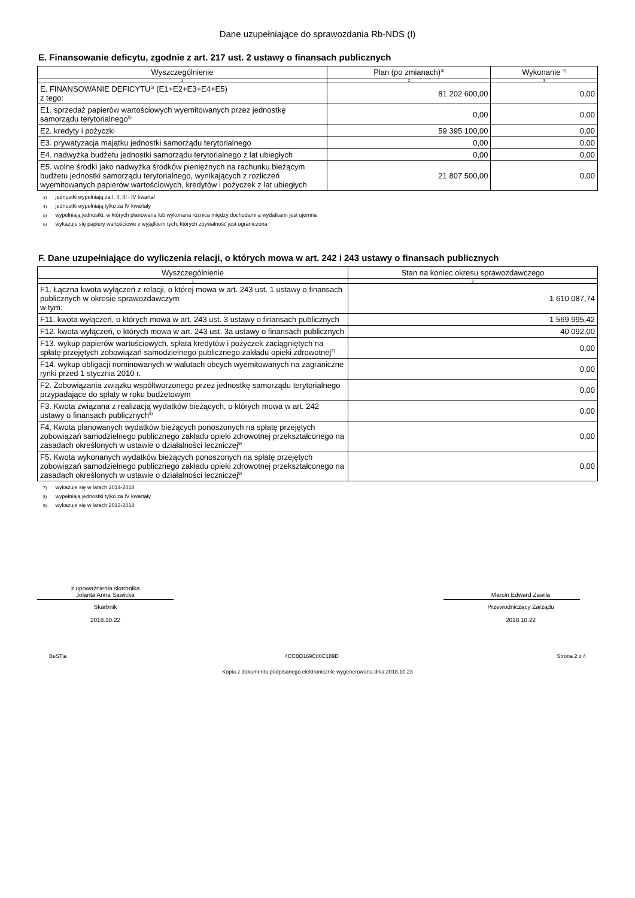Dane uzupełniające do sprawozdania Rb-NDS (I)
E. Finansowanie deficytu, zgodnie z art. 217 ust. 2 ustawy o finansach publicznych
| Wyszczególnienie | Plan (po zmianach)<sup>3)</sup> | Wykonanie <sup>4)</sup> |
| --- | --- | --- |
| 1 | 2 | 3 |
| E. FINANSOWANIE DEFICYTU<sup>5)</sup> (E1+E2+E3+E4+E5) z tego: | 81 202 600,00 | 0,00 |
| E1. sprzedaż papierów wartościowych wyemitowanych przez jednostkę samorządu terytorialnego<sup>6)</sup> | 0,00 | 0,00 |
| E2. kredyty i pożyczki | 59 395 100,00 | 0,00 |
| E3. prywatyzacja majątku jednostki samorządu terytorialnego | 0,00 | 0,00 |
| E4. nadwyżka budżetu jednostki samorządu terytorialnego z lat ubiegłych | 0,00 | 0,00 |
| E5. wolne środki jako nadwyżka środków pieniężnych na rachunku bieżącym budżetu jednostki samorządu terytorialnego, wynikających z rozliczeń wyemitowanych papierów wartościowych, kredytów i pożyczek z lat ubiegłych | 21 807 500,00 | 0,00 |
3) jednostki wypełniają za I, II, III i IV kwartał
4) jednostki wypełniają tylko za IV kwartały
5) wypełniają jednostki, w których planowana lub wykonana różnica między dochodami a wydatkami jest ujemna
6) wykazuje się papiery wartościowe z wyjątkiem tych, których zbywalność jest ograniczona
F. Dane uzupełniające do wyliczenia relacji, o których mowa w art. 242 i 243 ustawy o finansach publicznych
| Wyszczególnienie | Stan na koniec okresu sprawozdawczego |
| --- | --- |
| 1 | 2 |
| F1. Łączna kwota wyłączeń z relacji, o której mowa w art. 243 ust. 1 ustawy o finansach publicznych w okresie sprawozdawczym w tym: | 1 610 087,74 |
| F11. kwota wyłączeń, o których mowa w art. 243 ust. 3 ustawy o finansach publicznych | 1 569 995,42 |
| F12. kwota wyłączeń, o których mowa w art. 243 ust. 3a ustawy o finansach publicznych | 40 092,00 |
| F13. wykup papierów wartościowych, spłata kredytów i pożyczek zaciągniętych na spłatę przejętych zobowiązań samodzielnego publicznego zakładu opieki zdrowotnej<sup>7)</sup> | 0,00 |
| F14. wykup obligacji nominowanych w walutach obcych wyemitowanych na zagraniczne rynki przed 1 stycznia 2010 r. | 0,00 |
| F2. Zobowiązania związku współtworzonego przez jednostkę samorządu terytorialnego przypadające do spłaty w roku budżetowym | 0,00 |
| F3. Kwota związana z realizacją wydatków bieżących, o których mowa w art. 242 ustawy o finansach publicznych<sup>8)</sup> | 0,00 |
| F4. Kwota planowanych wydatków bieżących ponoszonych na spłatę przejętych zobowiązań samodzielnego publicznego zakładu opieki zdrowotnej przekształconego na zasadach określonych w ustawie o działalności leczniczej<sup>9)</sup> | 0,00 |
| F5. Kwota wykonanych wydatków bieżących ponoszonych na spłatę przejętych zobowiązań samodzielnego publicznego zakładu opieki zdrowotnej przekształconego na zasadach określonych w ustawie o działalności leczniczej<sup>9)</sup> | 0,00 |
7) wykazuje się w latach 2014-2018
8) wypełniają jednostki tylko za IV kwartały
9) wykazuje się w latach 2013-2018
z upoważnienia skarbnika
Jolanta Anna Sawicka
Skarbnik
2018.10.22
Marcin Edward Zawiła
Przewodniczący Zarządu
2018.10.22
BeSTia 4CCBD169C86C189D Strona 2 z 4
Kopia z dokumentu podpisanego elektronicznie wygenerowana dnia 2018.10.23